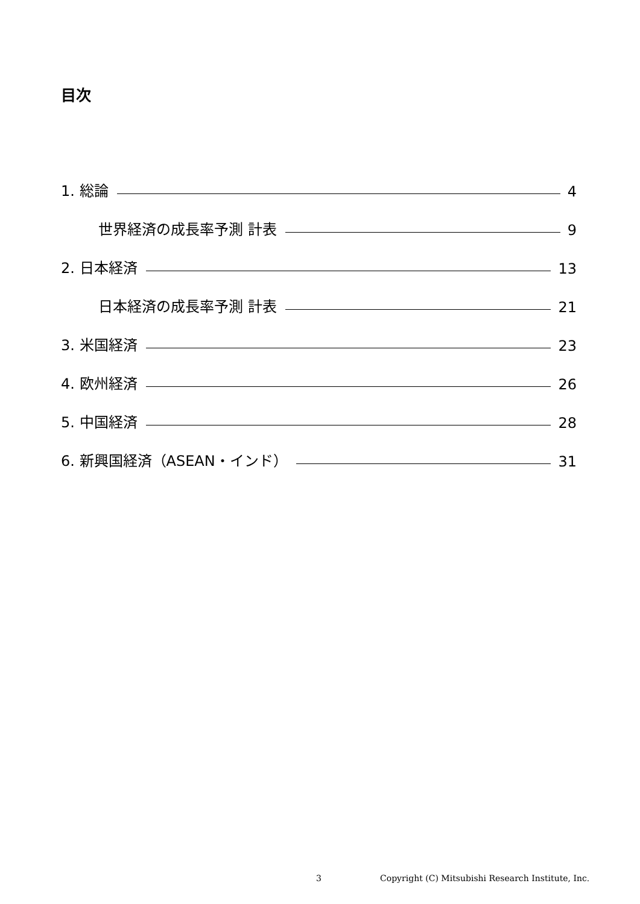目次
1. 総論 4
世界経済の成長率予測 計表 9
2. 日本経済 13
日本経済の成長率予測 計表 21
3. 米国経済 23
4. 欧州経済 26
5. 中国経済 28
6. 新興国経済（ASEAN・インド） 31
3 Copyright (C) Mitsubishi Research Institute, Inc.